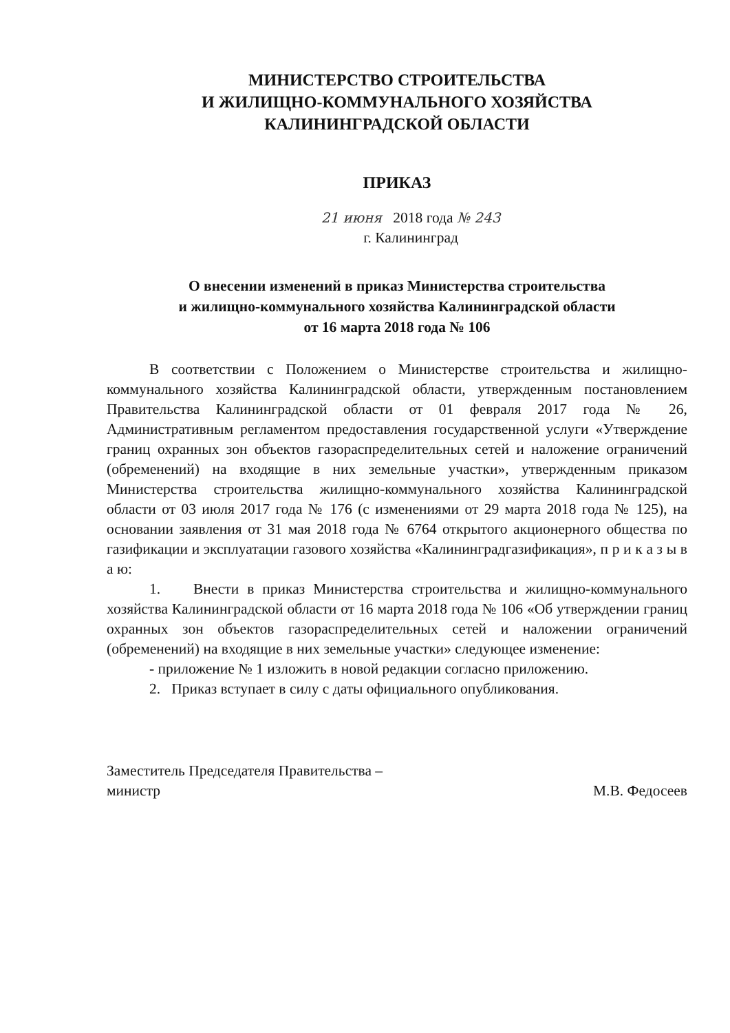МИНИСТЕРСТВО СТРОИТЕЛЬСТВА
И ЖИЛИЩНО-КОММУНАЛЬНОГО ХОЗЯЙСТВА
КАЛИНИНГРАДСКОЙ ОБЛАСТИ
ПРИКАЗ
21 июня 2018 года № 243
г. Калининград
О внесении изменений в приказ Министерства строительства
и жилищно-коммунального хозяйства Калининградской области
от 16 марта 2018 года № 106
В соответствии с Положением о Министерстве строительства и жилищно-коммунального хозяйства Калининградской области, утвержденным постановлением Правительства Калининградской области от 01 февраля 2017 года № 26, Административным регламентом предоставления государственной услуги «Утверждение границ охранных зон объектов газораспределительных сетей и наложение ограничений (обременений) на входящие в них земельные участки», утвержденным приказом Министерства строительства жилищно-коммунального хозяйства Калининградской области от 03 июля 2017 года № 176 (с изменениями от 29 марта 2018 года № 125), на основании заявления от 31 мая 2018 года № 6764 открытого акционерного общества по газификации и эксплуатации газового хозяйства «Калининградгазификация», п р и к а з ы в а ю:
1. Внести в приказ Министерства строительства и жилищно-коммунального хозяйства Калининградской области от 16 марта 2018 года № 106 «Об утверждении границ охранных зон объектов газораспределительных сетей и наложении ограничений (обременений) на входящие в них земельные участки» следующее изменение:
- приложение № 1 изложить в новой редакции согласно приложению.
2. Приказ вступает в силу с даты официального опубликования.
Заместитель Председателя Правительства –
министр
М.В. Федосеев